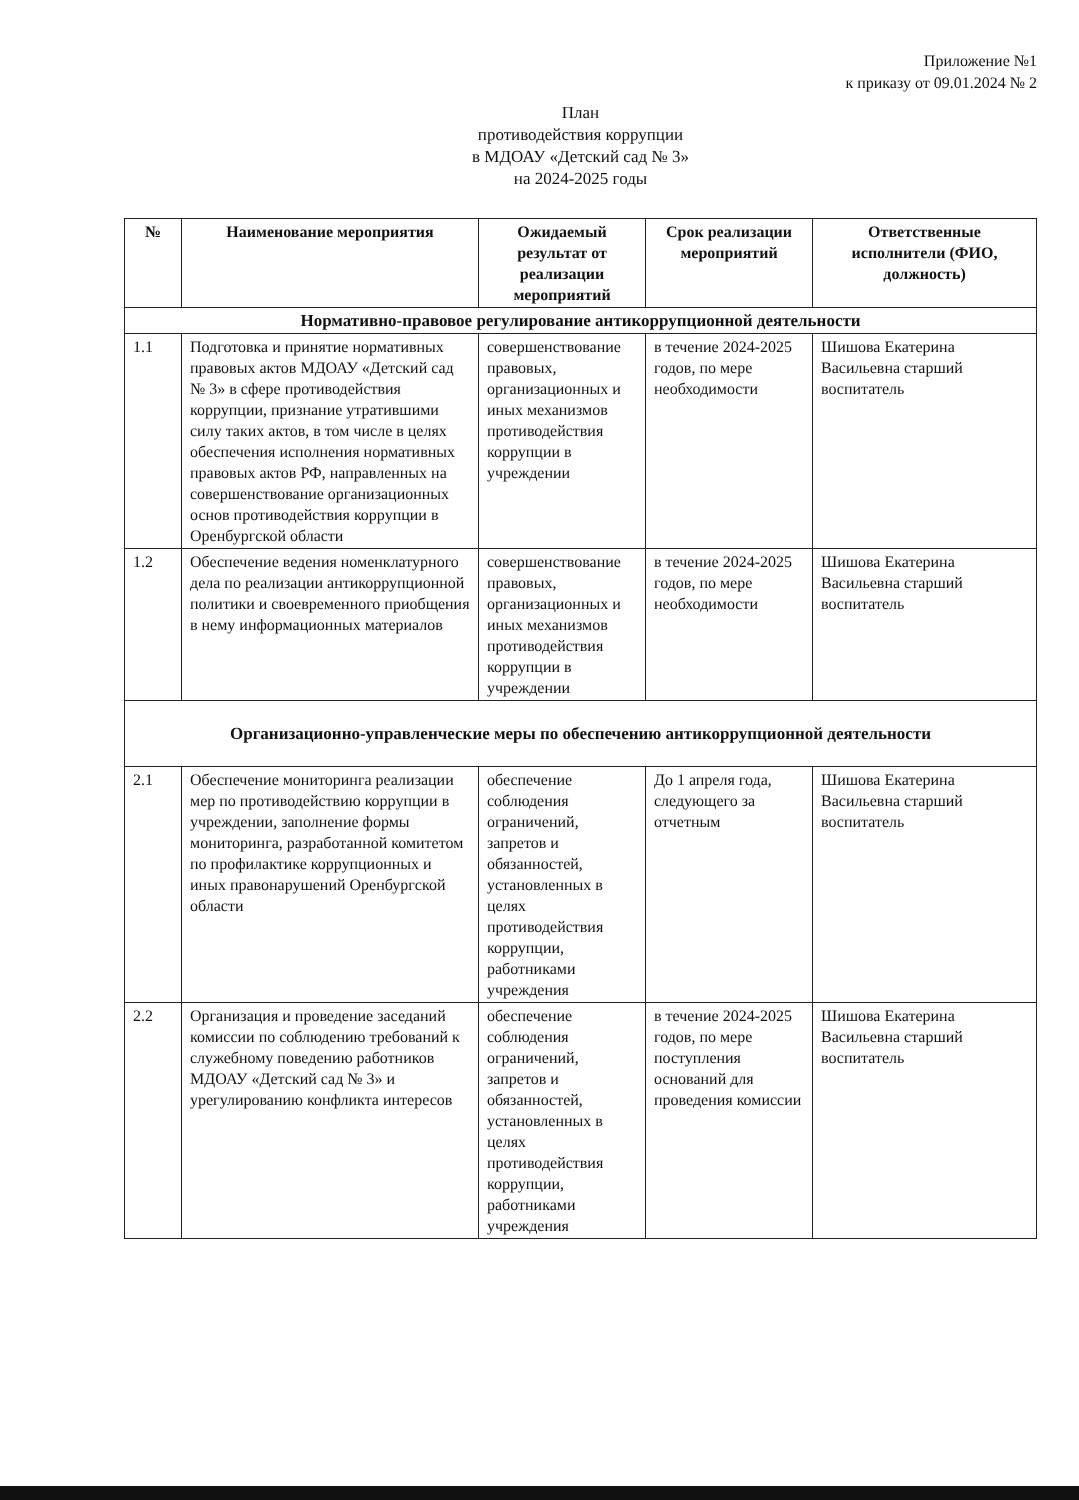Приложение №1
к приказу от 09.01.2024 № 2
План
противодействия коррупции
в МДОАУ «Детский сад № 3»
на 2024-2025 годы
| № | Наименование мероприятия | Ожидаемый результат от реализации мероприятий | Срок реализации мероприятий | Ответственные исполнители (ФИО, должность) |
| --- | --- | --- | --- | --- |
| Нормативно-правовое регулирование антикоррупционной деятельности | | | | |
| 1.1 | Подготовка и принятие нормативных правовых актов МДОАУ «Детский сад № 3» в сфере противодействия коррупции, признание утратившими силу таких актов, в том числе в целях обеспечения исполнения нормативных правовых актов РФ, направленных на совершенствование организационных основ противодействия коррупции в Оренбургской области | совершенствование правовых, организационных и иных механизмов противодействия коррупции в учреждении | в течение 2024-2025 годов, по мере необходимости | Шишова Екатерина Васильевна старший воспитатель |
| 1.2 | Обеспечение ведения номенклатурного дела по реализации антикоррупционной политики и своевременного приобщения в нему информационных материалов | совершенствование правовых, организационных и иных механизмов противодействия коррупции в учреждении | в течение 2024-2025 годов, по мере необходимости | Шишова Екатерина Васильевна старший воспитатель |
| Организационно-управленческие меры по обеспечению антикоррупционной деятельности | | | | |
| 2.1 | Обеспечение мониторинга реализации мер по противодействию коррупции в учреждении, заполнение формы мониторинга, разработанной комитетом по профилактике коррупционных и иных правонарушений Оренбургской области | обеспечение соблюдения ограничений, запретов и обязанностей, установленных в целях противодействия коррупции, работниками учреждения | До 1 апреля года, следующего за отчетным | Шишова Екатерина Васильевна старший воспитатель |
| 2.2 | Организация и проведение заседаний комиссии по соблюдению требований к служебному поведению работников МДОАУ «Детский сад № 3» и урегулированию конфликта интересов | обеспечение соблюдения ограничений, запретов и обязанностей, установленных в целях противодействия коррупции, работниками учреждения | в течение 2024-2025 годов, по мере поступления оснований для проведения комиссии | Шишова Екатерина Васильевна старший воспитатель |